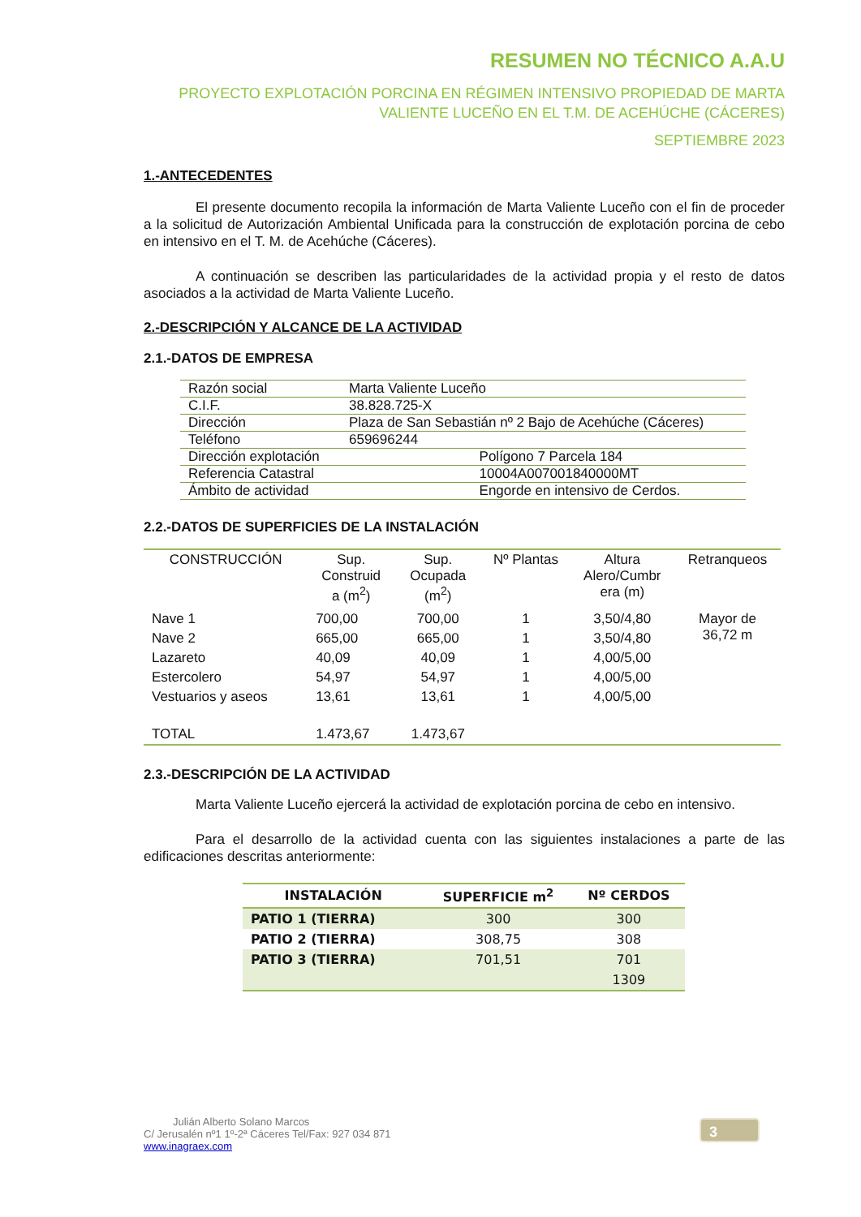RESUMEN NO TÉCNICO A.A.U
PROYECTO EXPLOTACIÓN PORCINA EN RÉGIMEN INTENSIVO PROPIEDAD DE MARTA
VALIENTE LUCEÑO EN EL T.M. DE ACEHÚCHE (CÁCERES)
SEPTIEMBRE 2023
1.-ANTECEDENTES
El presente documento recopila la información de Marta Valiente Luceño con el fin de proceder a la solicitud de Autorización Ambiental Unificada para la construcción de explotación porcina de cebo en intensivo en el T. M. de Acehúche (Cáceres).
A continuación se describen las particularidades de la actividad propia y el resto de datos asociados a la actividad de Marta Valiente Luceño.
2.-DESCRIPCIÓN Y ALCANCE DE LA ACTIVIDAD
2.1.-DATOS DE EMPRESA
| Razón social | Marta Valiente Luceño | |
| C.I.F. | 38.828.725-X | |
| Dirección | Plaza de San Sebastián nº 2 Bajo de Acehúche (Cáceres) | |
| Teléfono | 659696244 | |
| Dirección explotación | | Polígono 7 Parcela 184 |
| Referencia Catastral | | 10004A007001840000MT |
| Ámbito de actividad | | Engorde en intensivo de Cerdos. |
2.2.-DATOS DE SUPERFICIES DE LA INSTALACIÓN
| CONSTRUCCIÓN | Sup. Construid a (m<sup>2</sup>) | Sup. Ocupada (m<sup>2</sup>) | Nº Plantas | Altura Alero/Cumbr era (m) | Retranqueos |
| --- | --- | --- | --- | --- | --- |
| Nave 1 | 700,00 | 700,00 | 1 | 3,50/4,80 | Mayor de 36,72 m |
| Nave 2 | 665,00 | 665,00 | 1 | 3,50/4,80 | |
| Lazareto | 40,09 | 40,09 | 1 | 4,00/5,00 | |
| Estercolero | 54,97 | 54,97 | 1 | 4,00/5,00 | |
| Vestuarios y aseos | 13,61 | 13,61 | 1 | 4,00/5,00 | |
| TOTAL | 1.473,67 | 1.473,67 | | | |
2.3.-DESCRIPCIÓN DE LA ACTIVIDAD
Marta Valiente Luceño ejercerá la actividad de explotación porcina de cebo en intensivo.
Para el desarrollo de la actividad cuenta con las siguientes instalaciones a parte de las edificaciones descritas anteriormente:
| INSTALACIÓN | SUPERFICIE m<sup>2</sup> | Nº CERDOS |
| --- | --- | --- |
| PATIO 1 (TIERRA) | 300 | 300 |
| PATIO 2 (TIERRA) | 308,75 | 308 |
| PATIO 3 (TIERRA) | 701,51 | 701 |
| | | 1309 |
Julián Alberto Solano Marcos
C/ Jerusalén nº1 1º-2ª Cáceres Tel/Fax: 927 034 871
www.inagraex.com
3